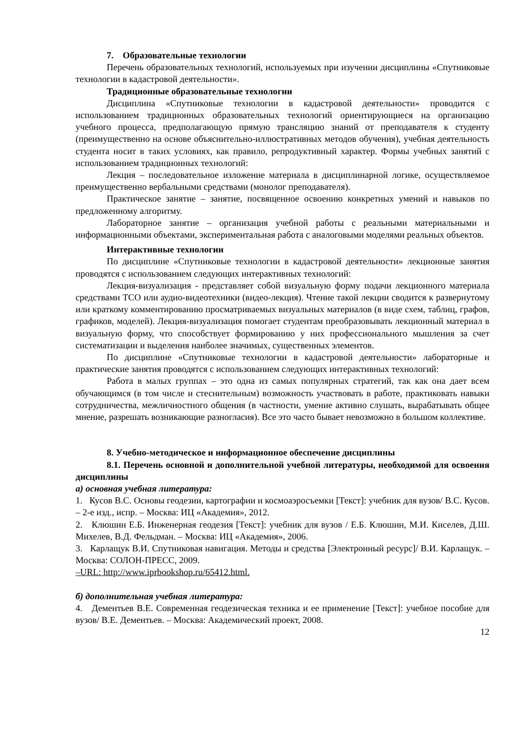7. Образовательные технологии
Перечень образовательных технологий, используемых при изучении дисциплины «Спутниковые технологии в кадастровой деятельности».
Традиционные образовательные технологии
Дисциплина «Спутниковые технологии в кадастровой деятельности» проводится с использованием традиционных образовательных технологий ориентирующиеся на организацию учебного процесса, предполагающую прямую трансляцию знаний от преподавателя к студенту (преимущественно на основе объяснительно-иллюстративных методов обучения), учебная деятельность студента носит в таких условиях, как правило, репродуктивный характер. Формы учебных занятий с использованием традиционных технологий:
Лекция – последовательное изложение материала в дисциплинарной логике, осуществляемое преимущественно вербальными средствами (монолог преподавателя).
Практическое занятие – занятие, посвященное освоению конкретных умений и навыков по предложенному алгоритму.
Лабораторное занятие – организация учебной работы с реальными материальными и информационными объектами, экспериментальная работа с аналоговыми моделями реальных объектов.
Интерактивные технологии
По дисциплине «Спутниковые технологии в кадастровой деятельности» лекционные занятия проводятся с использованием следующих интерактивных технологий:
Лекция-визуализация - представляет собой визуальную форму подачи лекционного материала средствами ТСО или аудио-видеотехники (видео-лекция). Чтение такой лекции сводится к развернутому или краткому комментированию просматриваемых визуальных материалов (в виде схем, таблиц, графов, графиков, моделей). Лекция-визуализация помогает студентам преобразовывать лекционный материал в визуальную форму, что способствует формированию у них профессионального мышления за счет систематизации и выделения наиболее значимых, существенных элементов.
По дисциплине «Спутниковые технологии в кадастровой деятельности» лабораторные и практические занятия проводятся с использованием следующих интерактивных технологий:
Работа в малых группах – это одна из самых популярных стратегий, так как она дает всем обучающимся (в том числе и стеснительным) возможность участвовать в работе, практиковать навыки сотрудничества, межличностного общения (в частности, умение активно слушать, вырабатывать общее мнение, разрешать возникающие разногласия). Все это часто бывает невозможно в большом коллективе.
8. Учебно-методическое и информационное обеспечение дисциплины
8.1. Перечень основной и дополнительной учебной литературы, необходимой для освоения дисциплины
а) основная учебная литература:
1. Кусов В.С. Основы геодезии, картографии и космоаэросъемки [Текст]: учебник для вузов/ В.С. Кусов. – 2-е изд., испр. – Москва: ИЦ «Академия», 2012.
2. Клюшин Е.Б. Инженерная геодезия [Текст]: учебник для вузов / Е.Б. Клюшин, М.И. Киселев, Д.Ш. Михелев, В.Д. Фельдман. – Москва: ИЦ «Академия», 2006.
3. Карлащук В.И. Спутниковая навигация. Методы и средства [Электронный ресурс]/ В.И. Карлащук. – Москва: СОЛОН-ПРЕСС, 2009.
–URL: http://www.iprbookshop.ru/65412.html.
б) дополнительная учебная литература:
4. Дементьев В.Е. Современная геодезическая техника и ее применение [Текст]: учебное пособие для вузов/ В.Е. Дементьев. – Москва: Академический проект, 2008.
12